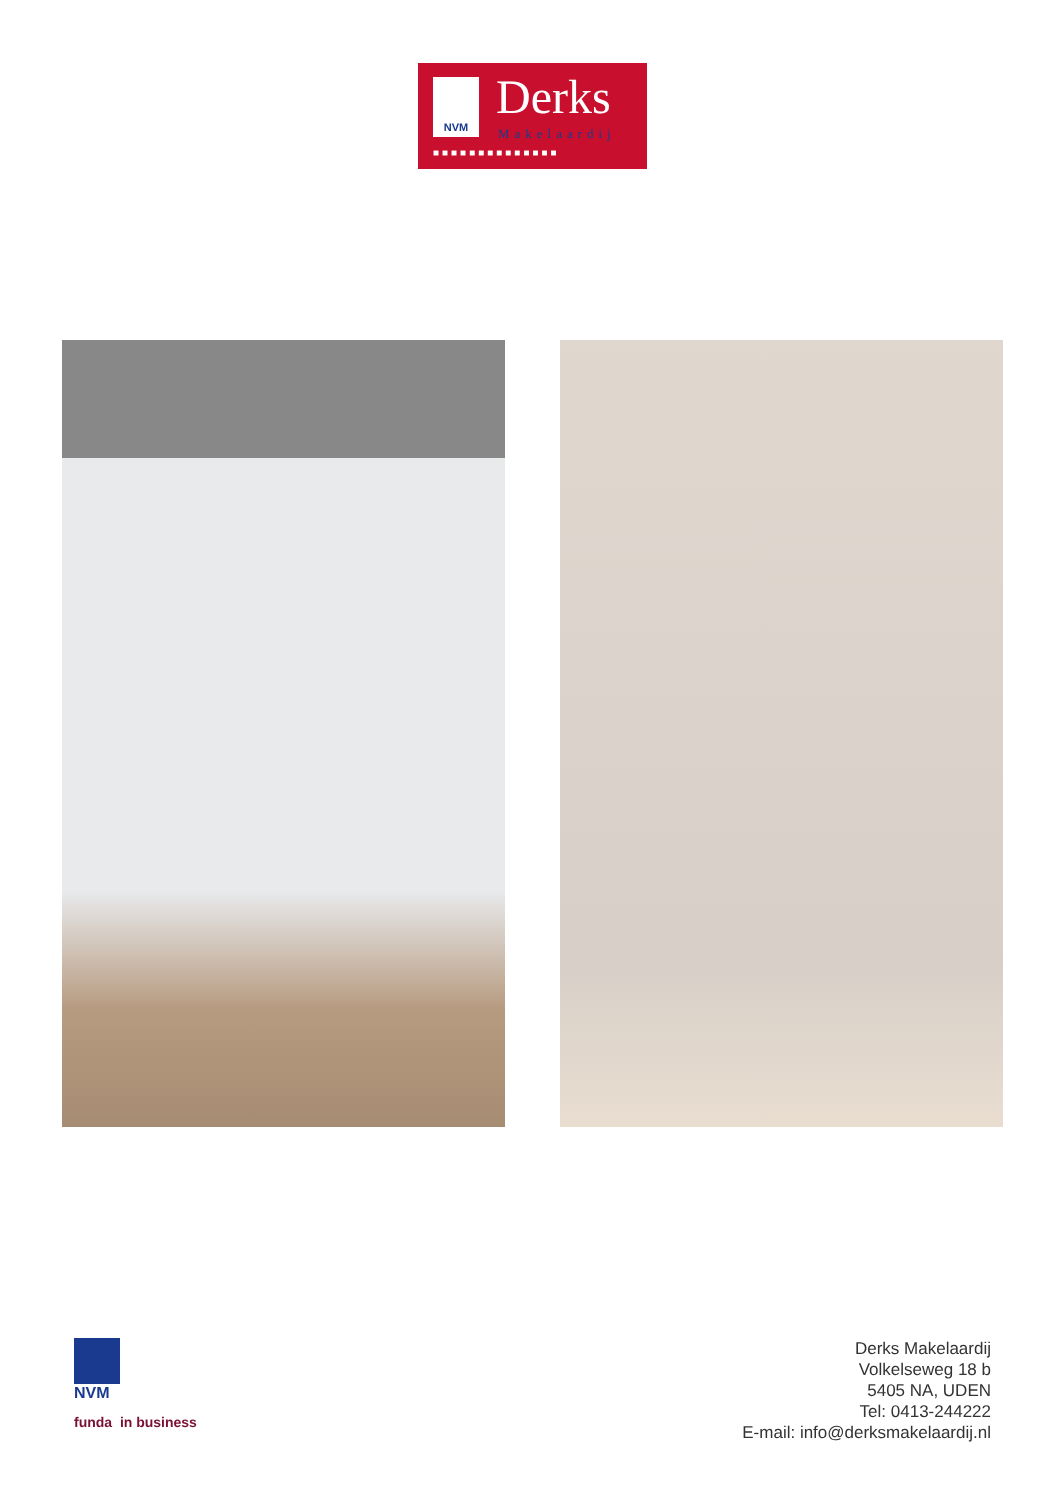NVM Derks
Makelaardij
■■■■■■■■■■■■■■
NVM
funda in business
Derks Makelaardij
Volkelseweg 18 b
5405 NA, UDEN
Tel: 0413-244222
E-mail: info@derksmakelaardij.nl